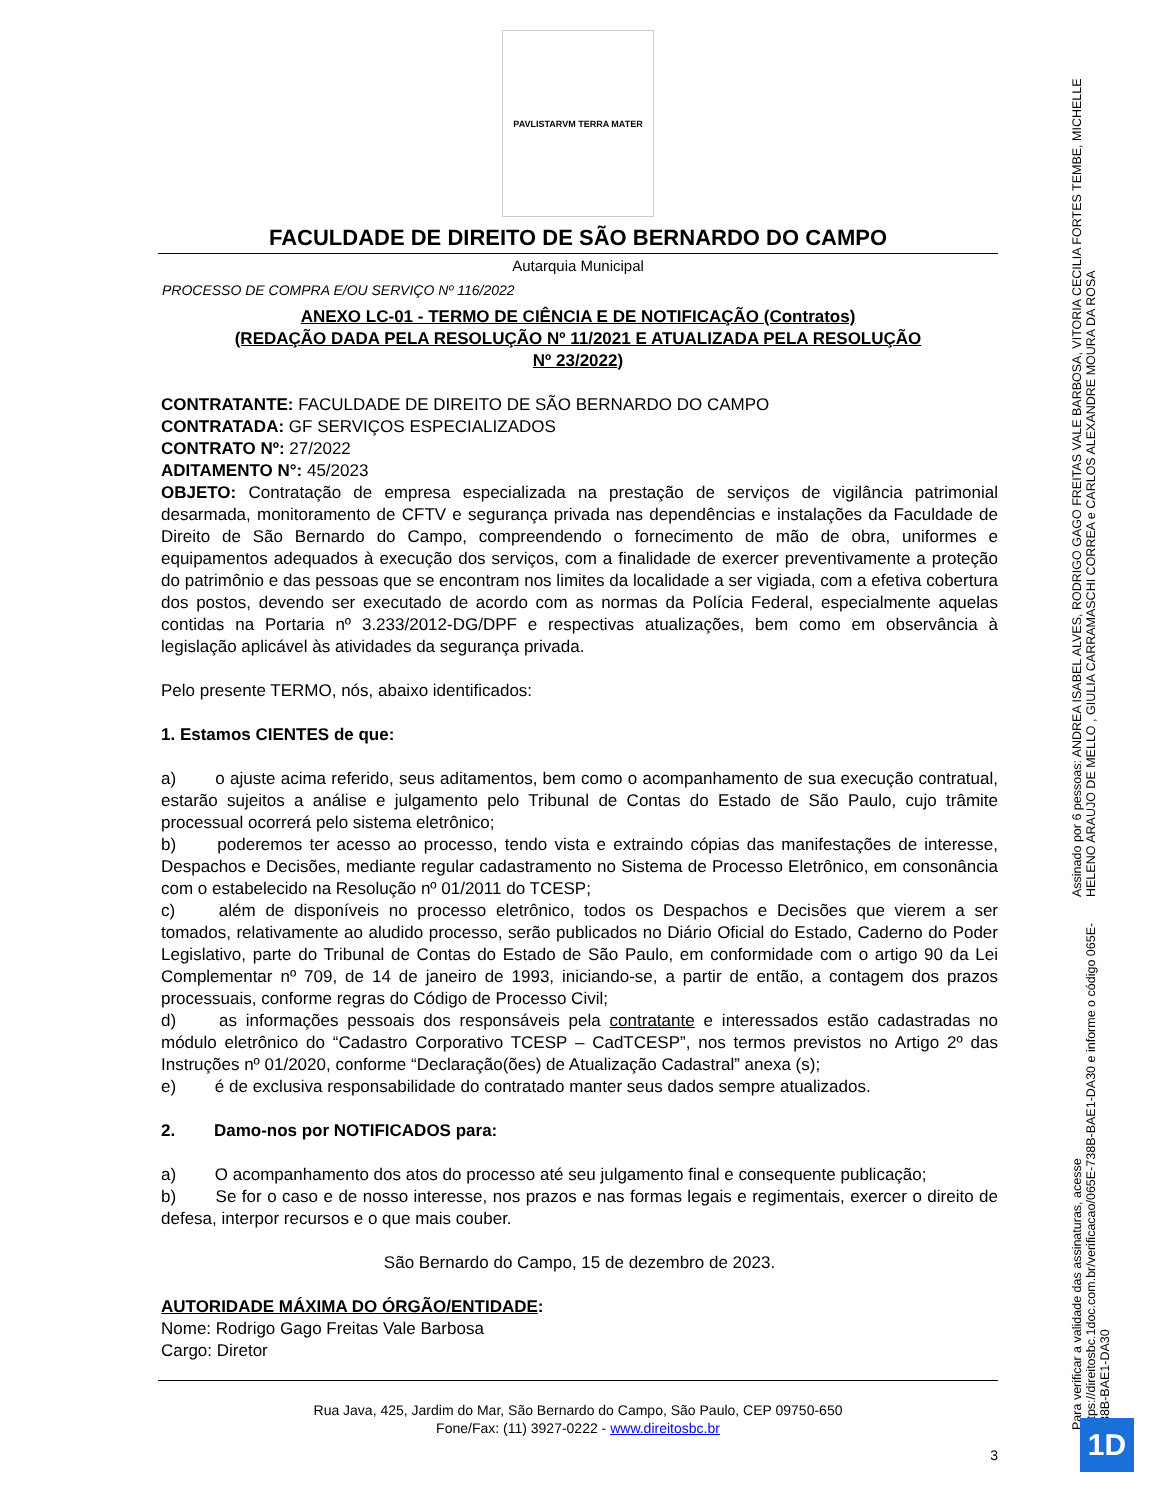PAVLISTARVM TERRA MATER
FACULDADE DE DIREITO DE SÃO BERNARDO DO CAMPO
Autarquia Municipal
PROCESSO DE COMPRA E/OU SERVIÇO Nº 116/2022
ANEXO LC-01 - TERMO DE CIÊNCIA E DE NOTIFICAÇÃO (Contratos)
(REDAÇÃO DADA PELA RESOLUÇÃO Nº 11/2021 E ATUALIZADA PELA RESOLUÇÃO
Nº 23/2022)
CONTRATANTE: FACULDADE DE DIREITO DE SÃO BERNARDO DO CAMPO
CONTRATADA: GF SERVIÇOS ESPECIALIZADOS
CONTRATO Nº: 27/2022
ADITAMENTO N°: 45/2023
OBJETO: Contratação de empresa especializada na prestação de serviços de vigilância patrimonial desarmada, monitoramento de CFTV e segurança privada nas dependências e instalações da Faculdade de Direito de São Bernardo do Campo, compreendendo o fornecimento de mão de obra, uniformes e equipamentos adequados à execução dos serviços, com a finalidade de exercer preventivamente a proteção do patrimônio e das pessoas que se encontram nos limites da localidade a ser vigiada, com a efetiva cobertura dos postos, devendo ser executado de acordo com as normas da Polícia Federal, especialmente aquelas contidas na Portaria nº 3.233/2012-DG/DPF e respectivas atualizações, bem como em observância à legislação aplicável às atividades da segurança privada.
Pelo presente TERMO, nós, abaixo identificados:
1. Estamos CIENTES de que:
a)   o ajuste acima referido, seus aditamentos, bem como o acompanhamento de sua execução contratual, estarão sujeitos a análise e julgamento pelo Tribunal de Contas do Estado de São Paulo, cujo trâmite processual ocorrerá pelo sistema eletrônico;
b)   poderemos ter acesso ao processo, tendo vista e extraindo cópias das manifestações de interesse, Despachos e Decisões, mediante regular cadastramento no Sistema de Processo Eletrônico, em consonância com o estabelecido na Resolução nº 01/2011 do TCESP;
c)   além de disponíveis no processo eletrônico, todos os Despachos e Decisões que vierem a ser tomados, relativamente ao aludido processo, serão publicados no Diário Oficial do Estado, Caderno do Poder Legislativo, parte do Tribunal de Contas do Estado de São Paulo, em conformidade com o artigo 90 da Lei Complementar nº 709, de 14 de janeiro de 1993, iniciando-se, a partir de então, a contagem dos prazos processuais, conforme regras do Código de Processo Civil;
d)   as informações pessoais dos responsáveis pela contratante e interessados estão cadastradas no módulo eletrônico do “Cadastro Corporativo TCESP – CadTCESP”, nos termos previstos no Artigo 2º das Instruções nº 01/2020, conforme “Declaração(ões) de Atualização Cadastral” anexa (s);
e)   é de exclusiva responsabilidade do contratado manter seus dados sempre atualizados.
2.   Damo-nos por NOTIFICADOS para:
a)   O acompanhamento dos atos do processo até seu julgamento final e consequente publicação;
b)   Se for o caso e de nosso interesse, nos prazos e nas formas legais e regimentais, exercer o direito de defesa, interpor recursos e o que mais couber.
São Bernardo do Campo, 15 de dezembro de 2023.
AUTORIDADE MÁXIMA DO ÓRGÃO/ENTIDADE:
Nome: Rodrigo Gago Freitas Vale Barbosa
Cargo: Diretor
Rua Java, 425, Jardim do Mar, São Bernardo do Campo, São Paulo, CEP 09750-650
Fone/Fax: (11) 3927-0222 - www.direitosbc.br
3
Para verificar a validade das assinaturas, acesse https://direitosbc.1doc.com.br/verificacao/065E-738B-BAE1-DA30 e informe o código 065E-738B-BAE1-DA30
Assinado por 6 pessoas: ANDREA ISABEL ALVES, RODRIGO GAGO FREITAS VALE BARBOSA, VITORIA CECILIA FORTES TEMBE, MICHELLE HELENO ARAUJO DE MELLO , GIULIA CARRAMASCHI CORREA e CARLOS ALEXANDRE MOURA DA ROSA
1D